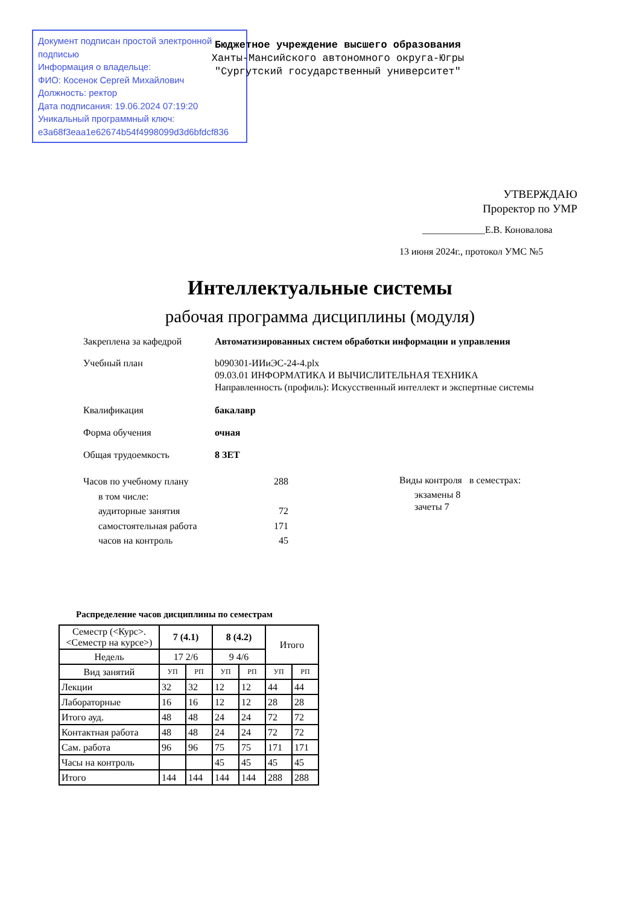Документ подписан простой электронной подписью
Информация о владельце:
ФИО: Косенок Сергей Михайлович
Должность: ректор
Дата подписания: 19.06.2024 07:19:20
Уникальный программный ключ:
e3a68f3eaa1e62674b54f4998099d3d6bfdcf836
Бюджетное учреждение высшего образования
Ханты-Мансийского автономного округа-Югры
"Сургутский государственный университет"
УТВЕРЖДАЮ
Проректор по УМР
_____________Е.В. Коновалова
13 июня 2024г., протокол УМС №5
Интеллектуальные системы
рабочая программа дисциплины (модуля)
Закреплена за кафедрой Автоматизированных систем обработки информации и управления
Учебный план b090301-ИИиЭС-24-4.plx
09.03.01 ИНФОРМАТИКА И ВЫЧИСЛИТЕЛЬНАЯ ТЕХНИКА
Направленность (профиль): Искусственный интеллект и экспертные системы
Квалификация бакалавр
Форма обучения очная
Общая трудоемкость 8 ЗЕТ
| Часов по учебному плану | 288 |
| в том числе: | |
| аудиторные занятия | 72 |
| самостоятельная работа | 171 |
| часов на контроль | 45 |
Виды контроля в семестрах:
экзамены 8
зачеты 7
Распределение часов дисциплины по семестрам
| Семестр (<Курс>.<Семестр на курсе>) | 7 (4.1) | | 8 (4.2) | | Итого | |
| --- | --- | --- | --- | --- | --- | --- |
| Недель | 17 2/6 | | 9 4/6 | | | |
| Вид занятий | УП | РП | УП | РП | УП | РП |
| Лекции | 32 | 32 | 12 | 12 | 44 | 44 |
| Лабораторные | 16 | 16 | 12 | 12 | 28 | 28 |
| Итого ауд. | 48 | 48 | 24 | 24 | 72 | 72 |
| Контактная работа | 48 | 48 | 24 | 24 | 72 | 72 |
| Сам. работа | 96 | 96 | 75 | 75 | 171 | 171 |
| Часы на контроль | | | 45 | 45 | 45 | 45 |
| Итого | 144 | 144 | 144 | 144 | 288 | 288 |